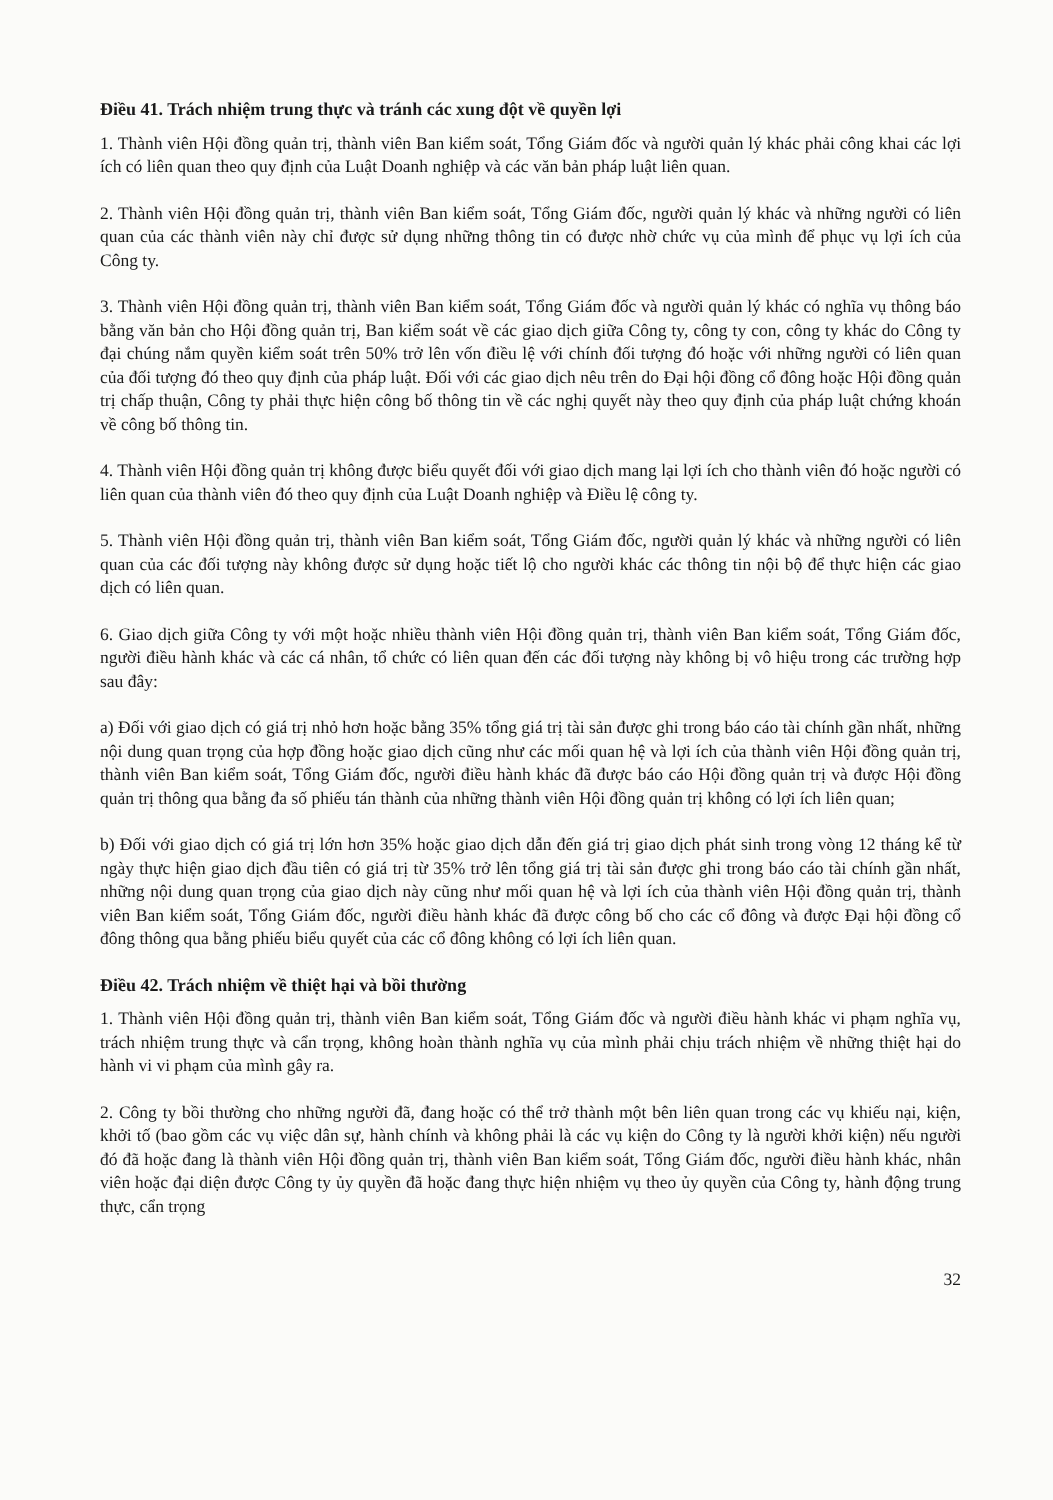Điều 41. Trách nhiệm trung thực và tránh các xung đột về quyền lợi
1. Thành viên Hội đồng quản trị, thành viên Ban kiểm soát, Tổng Giám đốc và người quản lý khác phải công khai các lợi ích có liên quan theo quy định của Luật Doanh nghiệp và các văn bản pháp luật liên quan.
2. Thành viên Hội đồng quản trị, thành viên Ban kiểm soát, Tổng Giám đốc, người quản lý khác và những người có liên quan của các thành viên này chỉ được sử dụng những thông tin có được nhờ chức vụ của mình để phục vụ lợi ích của Công ty.
3. Thành viên Hội đồng quản trị, thành viên Ban kiểm soát, Tổng Giám đốc và người quản lý khác có nghĩa vụ thông báo bằng văn bản cho Hội đồng quản trị, Ban kiểm soát về các giao dịch giữa Công ty, công ty con, công ty khác do Công ty đại chúng nắm quyền kiểm soát trên 50% trở lên vốn điều lệ với chính đối tượng đó hoặc với những người có liên quan của đối tượng đó theo quy định của pháp luật. Đối với các giao dịch nêu trên do Đại hội đồng cổ đông hoặc Hội đồng quản trị chấp thuận, Công ty phải thực hiện công bố thông tin về các nghị quyết này theo quy định của pháp luật chứng khoán về công bố thông tin.
4. Thành viên Hội đồng quản trị không được biểu quyết đối với giao dịch mang lại lợi ích cho thành viên đó hoặc người có liên quan của thành viên đó theo quy định của Luật Doanh nghiệp và Điều lệ công ty.
5. Thành viên Hội đồng quản trị, thành viên Ban kiểm soát, Tổng Giám đốc, người quản lý khác và những người có liên quan của các đối tượng này không được sử dụng hoặc tiết lộ cho người khác các thông tin nội bộ để thực hiện các giao dịch có liên quan.
6. Giao dịch giữa Công ty với một hoặc nhiều thành viên Hội đồng quản trị, thành viên Ban kiểm soát, Tổng Giám đốc, người điều hành khác và các cá nhân, tổ chức có liên quan đến các đối tượng này không bị vô hiệu trong các trường hợp sau đây:
a) Đối với giao dịch có giá trị nhỏ hơn hoặc bằng 35% tổng giá trị tài sản được ghi trong báo cáo tài chính gần nhất, những nội dung quan trọng của hợp đồng hoặc giao dịch cũng như các mối quan hệ và lợi ích của thành viên Hội đồng quản trị, thành viên Ban kiểm soát, Tổng Giám đốc, người điều hành khác đã được báo cáo Hội đồng quản trị và được Hội đồng quản trị thông qua bằng đa số phiếu tán thành của những thành viên Hội đồng quản trị không có lợi ích liên quan;
b) Đối với giao dịch có giá trị lớn hơn 35% hoặc giao dịch dẫn đến giá trị giao dịch phát sinh trong vòng 12 tháng kể từ ngày thực hiện giao dịch đầu tiên có giá trị từ 35% trở lên tổng giá trị tài sản được ghi trong báo cáo tài chính gần nhất, những nội dung quan trọng của giao dịch này cũng như mối quan hệ và lợi ích của thành viên Hội đồng quản trị, thành viên Ban kiểm soát, Tổng Giám đốc, người điều hành khác đã được công bố cho các cổ đông và được Đại hội đồng cổ đông thông qua bằng phiếu biểu quyết của các cổ đông không có lợi ích liên quan.
Điều 42. Trách nhiệm về thiệt hại và bồi thường
1. Thành viên Hội đồng quản trị, thành viên Ban kiểm soát, Tổng Giám đốc và người điều hành khác vi phạm nghĩa vụ, trách nhiệm trung thực và cẩn trọng, không hoàn thành nghĩa vụ của mình phải chịu trách nhiệm về những thiệt hại do hành vi vi phạm của mình gây ra.
2. Công ty bồi thường cho những người đã, đang hoặc có thể trở thành một bên liên quan trong các vụ khiếu nại, kiện, khởi tố (bao gồm các vụ việc dân sự, hành chính và không phải là các vụ kiện do Công ty là người khởi kiện) nếu người đó đã hoặc đang là thành viên Hội đồng quản trị, thành viên Ban kiểm soát, Tổng Giám đốc, người điều hành khác, nhân viên hoặc đại diện được Công ty ủy quyền đã hoặc đang thực hiện nhiệm vụ theo ủy quyền của Công ty, hành động trung thực, cẩn trọng
32